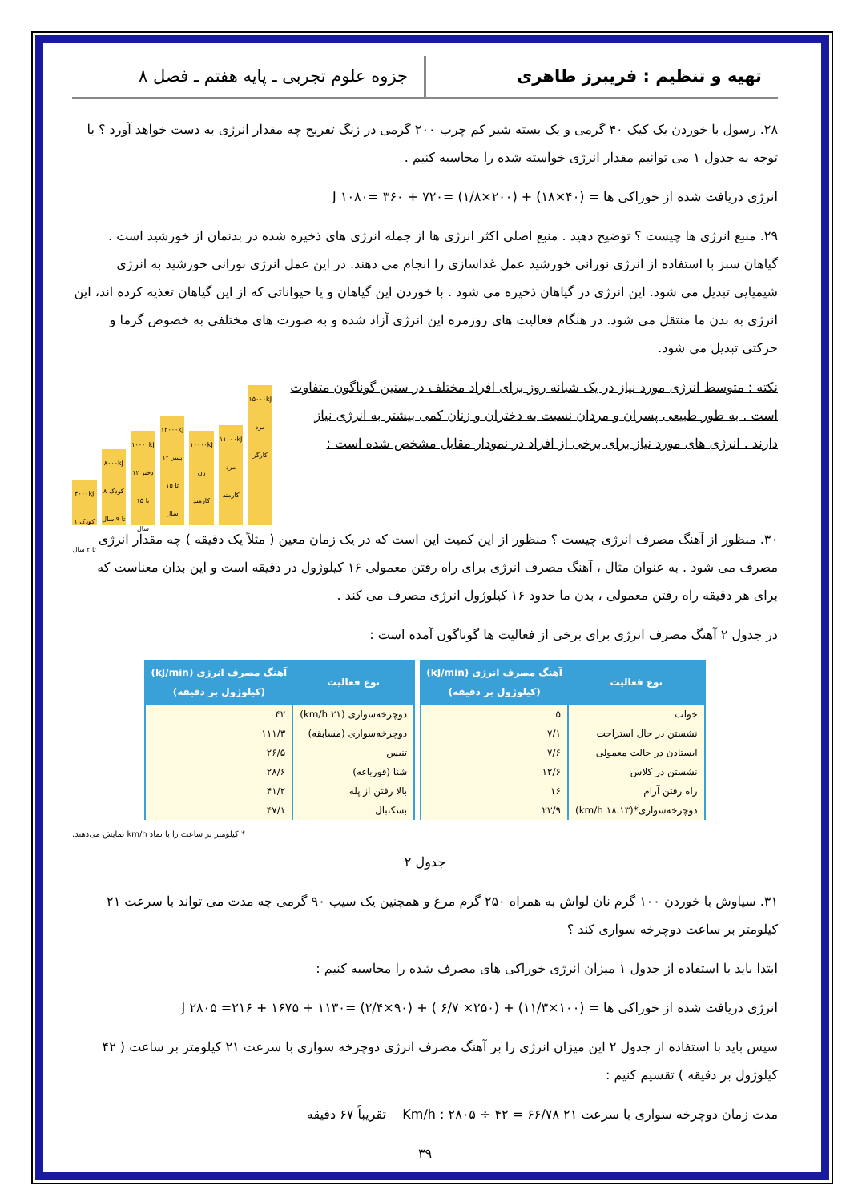تهیه و تنظیم : فریبرز طاهری جزوه علوم تجربی ـ پایه هفتم ـ فصل ۸
۲۸. رسول با خوردن یک کیک ۴۰ گرمی و یک بسته شیر کم چرب ۲۰۰ گرمی در زنگ تفریح چه مقدار انرژی به دست خواهد آورد ؟ با توجه به جدول ۱ می توانیم مقدار انرژی خواسته شده را محاسبه کنیم .
انرژی دریافت شده از خوراکی ها = (۴۰×۱۸) + (۲۰۰×۱/۸) =۷۲۰ + ۳۶۰ =۱۰۸۰ J
۲۹. منبع انرژی ها چیست ؟ توضیح دهید . منبع اصلی اکثر انرژی ها از جمله انرژی های ذخیره شده در بدنمان از خورشید است . گیاهان سبز با استفاده از انرژی نورانی خورشید عمل غذاسازی را انجام می دهند. در این عمل انرژی نورانی خورشید به انرژی شیمیایی تبدیل می شود. این انرژی در گیاهان ذخیره می شود . با خوردن این گیاهان و یا حیواناتی که از این گیاهان تغذیه کرده اند، این انرژی به بدن ما منتقل می شود. در هنگام فعالیت های روزمره این انرژی آزاد شده و به صورت های مختلفی به خصوص گرما و حرکتی تبدیل می شود.
۴۰۰۰kJ کودک ۱ تا ۲ سال
۸۰۰۰kJ کودک ۸ تا ۹ سال
۱۰۰۰۰kJ دختر ۱۲ تا ۱۵ سال
۱۲۰۰۰kJ پسر ۱۲ تا ۱۵ سال
۱۰۰۰۰kJ زن کارمند
۱۱۰۰۰kJ مرد کارمند
۱۵۰۰۰kJ مرد کارگر
نکته : متوسط انرژی مورد نیاز در یک شبانه روز برای افراد مختلف در سنین گوناگون متفاوت است . به طور طبیعی پسران و مردان نسبت به دختران و زنان کمی بیشتر به انرژی نیاز دارند . انرژی های مورد نیاز برای برخی از افراد در نمودار مقابل مشخص شده است :
۳۰. منظور از آهنگ مصرف انرژی چیست ؟ منظور از این کمیت این است که در یک زمان معین ( مثلاً یک دقیقه ) چه مقدار انرژی مصرف می شود . به عنوان مثال ، آهنگ مصرف انرژی برای راه رفتن معمولی ۱۶ کیلوژول در دقیقه است و این بدان معناست که برای هر دقیقه راه رفتن معمولی ، بدن ما حدود ۱۶ کیلوژول انرژی مصرف می کند .
در جدول ۲ آهنگ مصرف انرژی برای برخی از فعالیت ها گوناگون آمده است :
| نوع فعالیت | آهنگ مصرف انرژی (kJ/min) (کیلوژول بر دقیقه) |
| --- | --- |
| خواب | ۵ |
| نشستن در حال استراحت | ۷/۱ |
| ایستادن در حالت معمولی | ۷/۶ |
| نشستن در کلاس | ۱۲/۶ |
| راه رفتن آرام | ۱۶ |
| دوچرخه‌سواری*(۱۳ـ۱۸ km/h) | ۲۳/۹ |
| نوع فعالیت | آهنگ مصرف انرژی (kJ/min) (کیلوژول بر دقیقه) |
| --- | --- |
| دوچرخه‌سواری (۲۱ km/h) | ۴۲ |
| دوچرخه‌سواری (مسابقه) | ۱۱۱/۳ |
| تنیس | ۲۶/۵ |
| شنا (قورباغه) | ۲۸/۶ |
| بالا رفتن از پله | ۴۱/۲ |
| بسکتبال | ۴۷/۱ |
* کیلومتر بر ساعت را با نماد km/h نمایش می‌دهند.
جدول ۲
۳۱. سیاوش با خوردن ۱۰۰ گرم نان لواش به همراه ۲۵۰ گرم مرغ و همچنین یک سیب ۹۰ گرمی چه مدت می تواند با سرعت ۲۱ کیلومتر بر ساعت دوچرخه سواری کند ؟
ابتدا باید با استفاده از جدول ۱ میزان انرژی خوراکی های مصرف شده را محاسبه کنیم :
انرژی دریافت شده از خوراکی ها = (۱۰۰×۱۱/۳) + (۲۵۰× ۶/۷ ) + (۹۰×۲/۴) =۱۱۳۰ + ۱۶۷۵ + ۲۱۶= ۲۸۰۵ J
سپس باید با استفاده از جدول ۲ این میزان انرژی را بر آهنگ مصرف انرژی دوچرخه سواری با سرعت ۲۱ کیلومتر بر ساعت ( ۴۲ کیلوژول بر دقیقه ) تقسیم کنیم :
مدت زمان دوچرخه سواری با سرعت ۲۱ Km/h : ۲۸۰۵ ÷ ۴۲ = ۶۶/۷۸ تقریباً ۶۷ دقیقه
۳۹